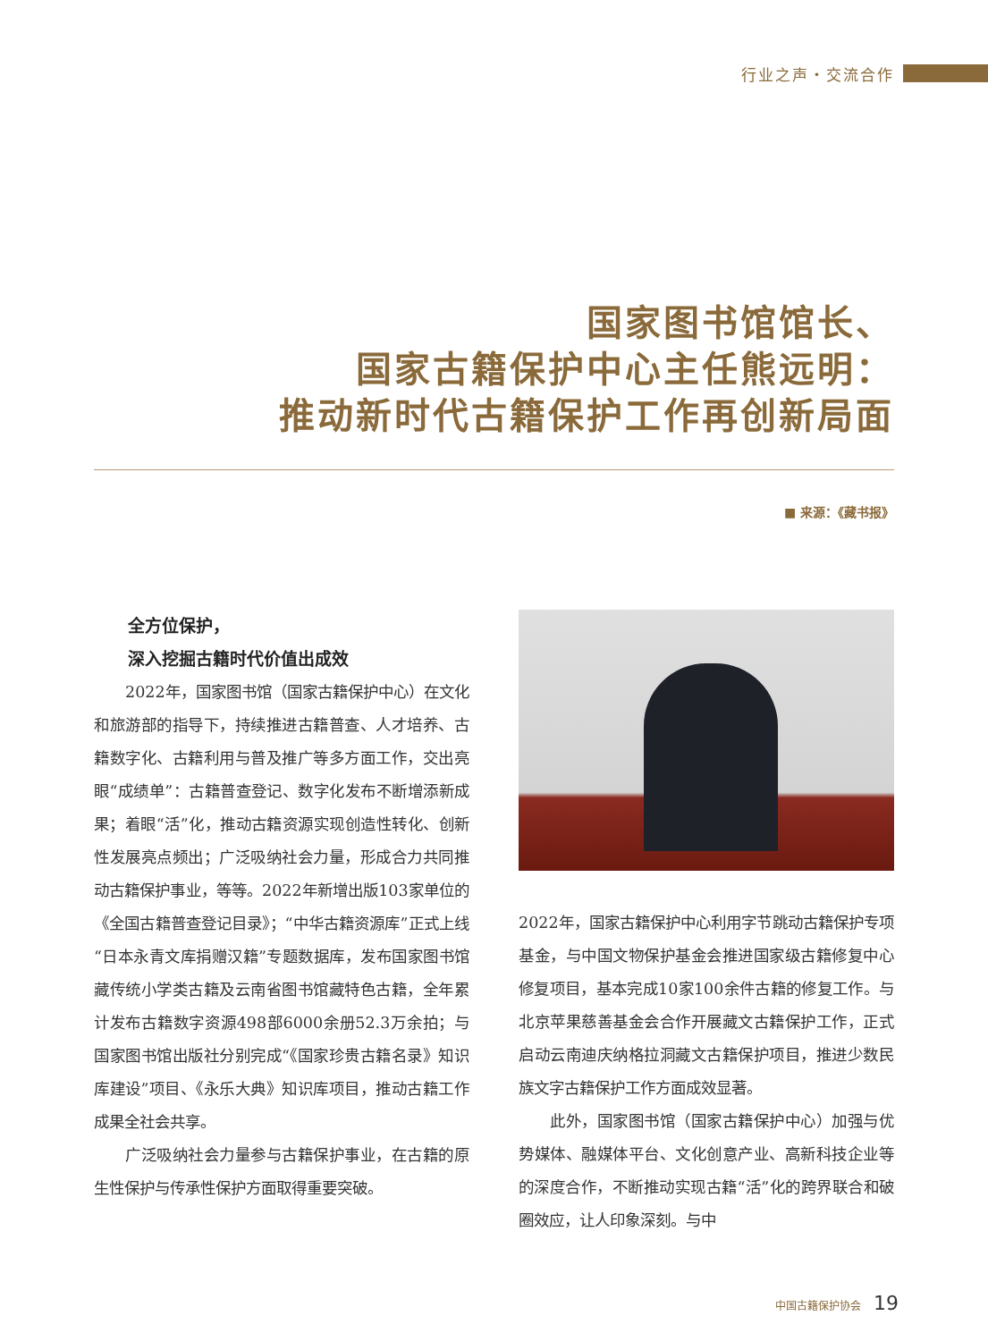行业之声・交流合作
国家图书馆馆长、
国家古籍保护中心主任熊远明：
推动新时代古籍保护工作再创新局面
■ 来源：《藏书报》
全方位保护，
深入挖掘古籍时代价值出成效
2022年，国家图书馆（国家古籍保护中心）在文化和旅游部的指导下，持续推进古籍普查、人才培养、古籍数字化、古籍利用与普及推广等多方面工作，交出亮眼“成绩单”：古籍普查登记、数字化发布不断增添新成果；着眼“活”化，推动古籍资源实现创造性转化、创新性发展亮点频出；广泛吸纳社会力量，形成合力共同推动古籍保护事业，等等。2022年新增出版103家单位的《全国古籍普查登记目录》；“中华古籍资源库”正式上线“日本永青文库捐赠汉籍”专题数据库，发布国家图书馆藏传统小学类古籍及云南省图书馆藏特色古籍，全年累计发布古籍数字资源498部6000余册52.3万余拍；与国家图书馆出版社分别完成“《国家珍贵古籍名录》知识库建设”项目、《永乐大典》知识库项目，推动古籍工作成果全社会共享。
广泛吸纳社会力量参与古籍保护事业，在古籍的原生性保护与传承性保护方面取得重要突破。
2022年，国家古籍保护中心利用字节跳动古籍保护专项基金，与中国文物保护基金会推进国家级古籍修复中心修复项目，基本完成10家100余件古籍的修复工作。与北京苹果慈善基金会合作开展藏文古籍保护工作，正式启动云南迪庆纳格拉洞藏文古籍保护项目，推进少数民族文字古籍保护工作方面成效显著。
此外，国家图书馆（国家古籍保护中心）加强与优势媒体、融媒体平台、文化创意产业、高新科技企业等的深度合作，不断推动实现古籍“活”化的跨界联合和破圈效应，让人印象深刻。与中
中国古籍保护协会 19